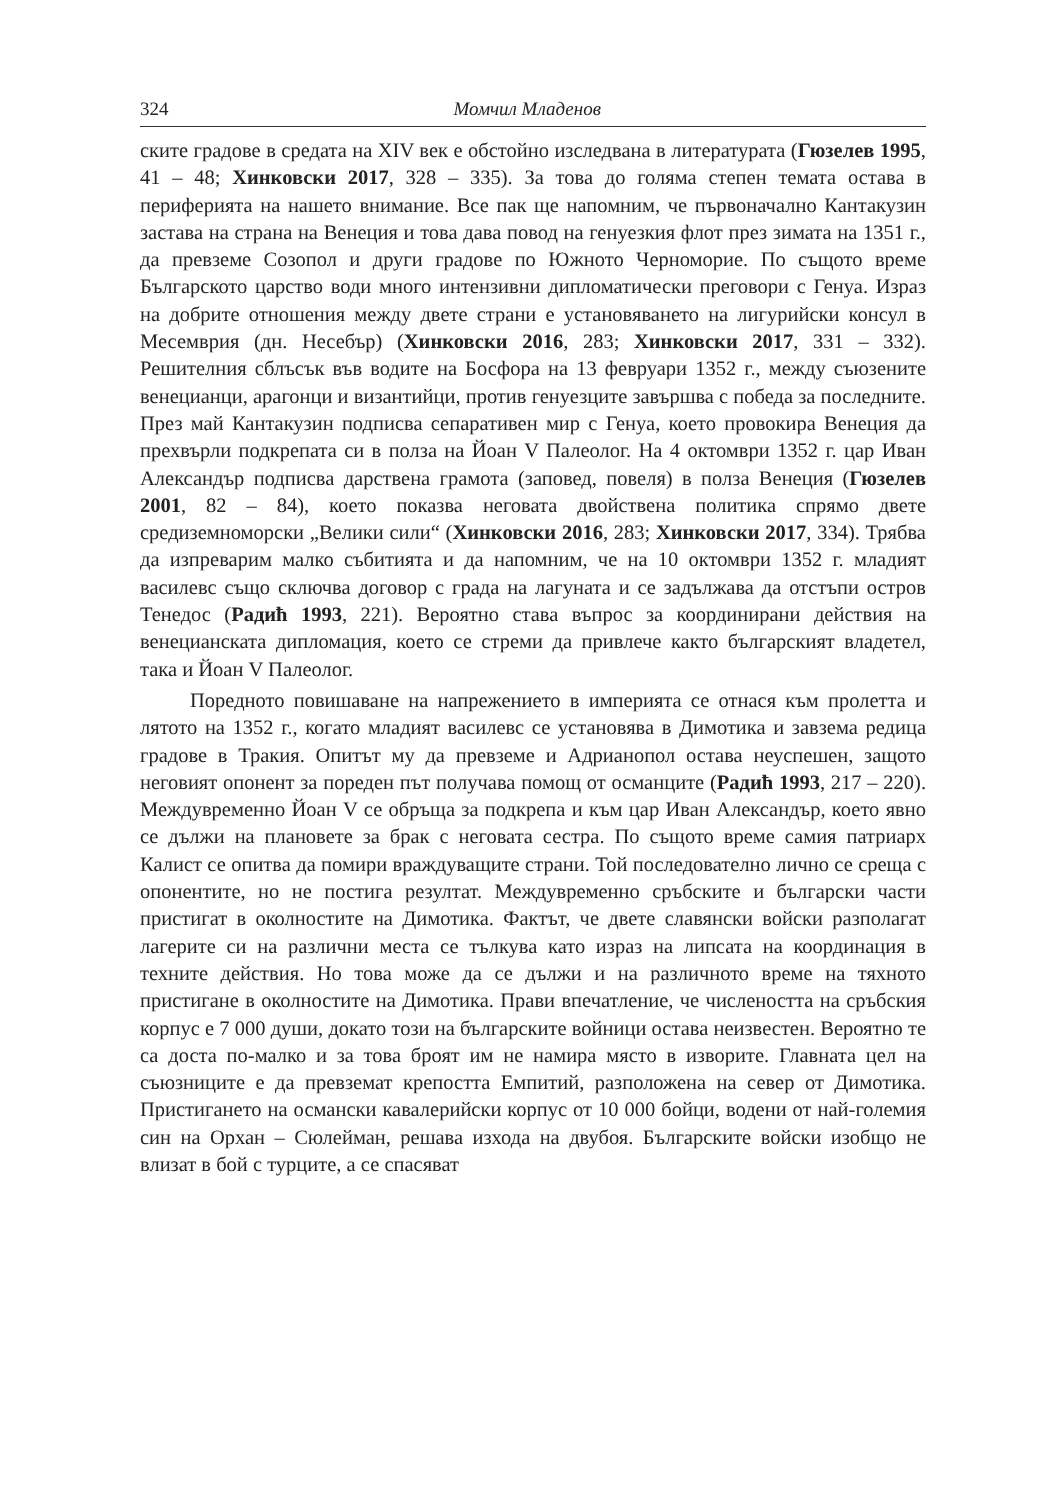324 Момчил Младенов
ските градове в средата на XIV век е обстойно изследвана в литературата (Гюзелев 1995, 41 – 48; Хинковски 2017, 328 – 335). За това до голяма степен темата остава в периферията на нашето внимание. Все пак ще напомним, че първоначално Кантакузин застава на страна на Венеция и това дава повод на генуезкия флот през зимата на 1351 г., да превземе Созопол и други градове по Южното Черноморие. По същото време Българското царство води много интензивни дипломатически преговори с Генуа. Израз на добрите отношения между двете страни е установяването на лигурийски консул в Месемврия (дн. Несебър) (Хинковски 2016, 283; Хинковски 2017, 331 – 332). Решителния сблъсък във водите на Босфора на 13 февруари 1352 г., между съюзените венецианци, арагонци и византийци, против генуезците завършва с победа за последните. През май Кантакузин подписва сепаративен мир с Генуа, което провокира Венеция да прехвърли подкрепата си в полза на Йоан V Палеолог. На 4 октомври 1352 г. цар Иван Александър подписва дарствена грамота (заповед, повеля) в полза Венеция (Гюзелев 2001, 82 – 84), което показва неговата двойствена политика спрямо двете средиземноморски „Велики сили“ (Хинковски 2016, 283; Хинковски 2017, 334). Трябва да изпреварим малко събитията и да напомним, че на 10 октомври 1352 г. младият василевс също сключва договор с града на лагуната и се задължава да отстъпи остров Тенедос (Радић 1993, 221). Вероятно става въпрос за координирани действия на венецианската дипломация, което се стреми да привлече както българският владетел, така и Йоан V Палеолог.
Поредното повишаване на напрежението в империята се отнася към пролетта и лятото на 1352 г., когато младият василевс се установява в Димотика и завзема редица градове в Тракия. Опитът му да превземе и Адрианопол остава неуспешен, защото неговият опонент за пореден път получава помощ от османците (Радић 1993, 217 – 220). Междувременно Йоан V се обръща за подкрепа и към цар Иван Александър, което явно се дължи на плановете за брак с неговата сестра. По същото време самия патриарх Калист се опитва да помири враждуващите страни. Той последователно лично се среща с опонентите, но не постига резултат. Междувременно сръбските и български части пристигат в околностите на Димотика. Фактът, че двете славянски войски разполагат лагерите си на различни места се тълкува като израз на липсата на координация в техните действия. Но това може да се дължи и на различното време на тяхното пристигане в околностите на Димотика. Прави впечатление, че числеността на сръбския корпус е 7 000 души, докато този на българските войници остава неизвестен. Вероятно те са доста по-малко и за това броят им не намира място в изворите. Главната цел на съюзниците е да превземат крепостта Емпитий, разположена на север от Димотика. Пристигането на османски кавалерийски корпус от 10 000 бойци, водени от най-големия син на Орхан – Сюлейман, решава изхода на двубоя. Българските войски изобщо не влизат в бой с турците, а се спасяват